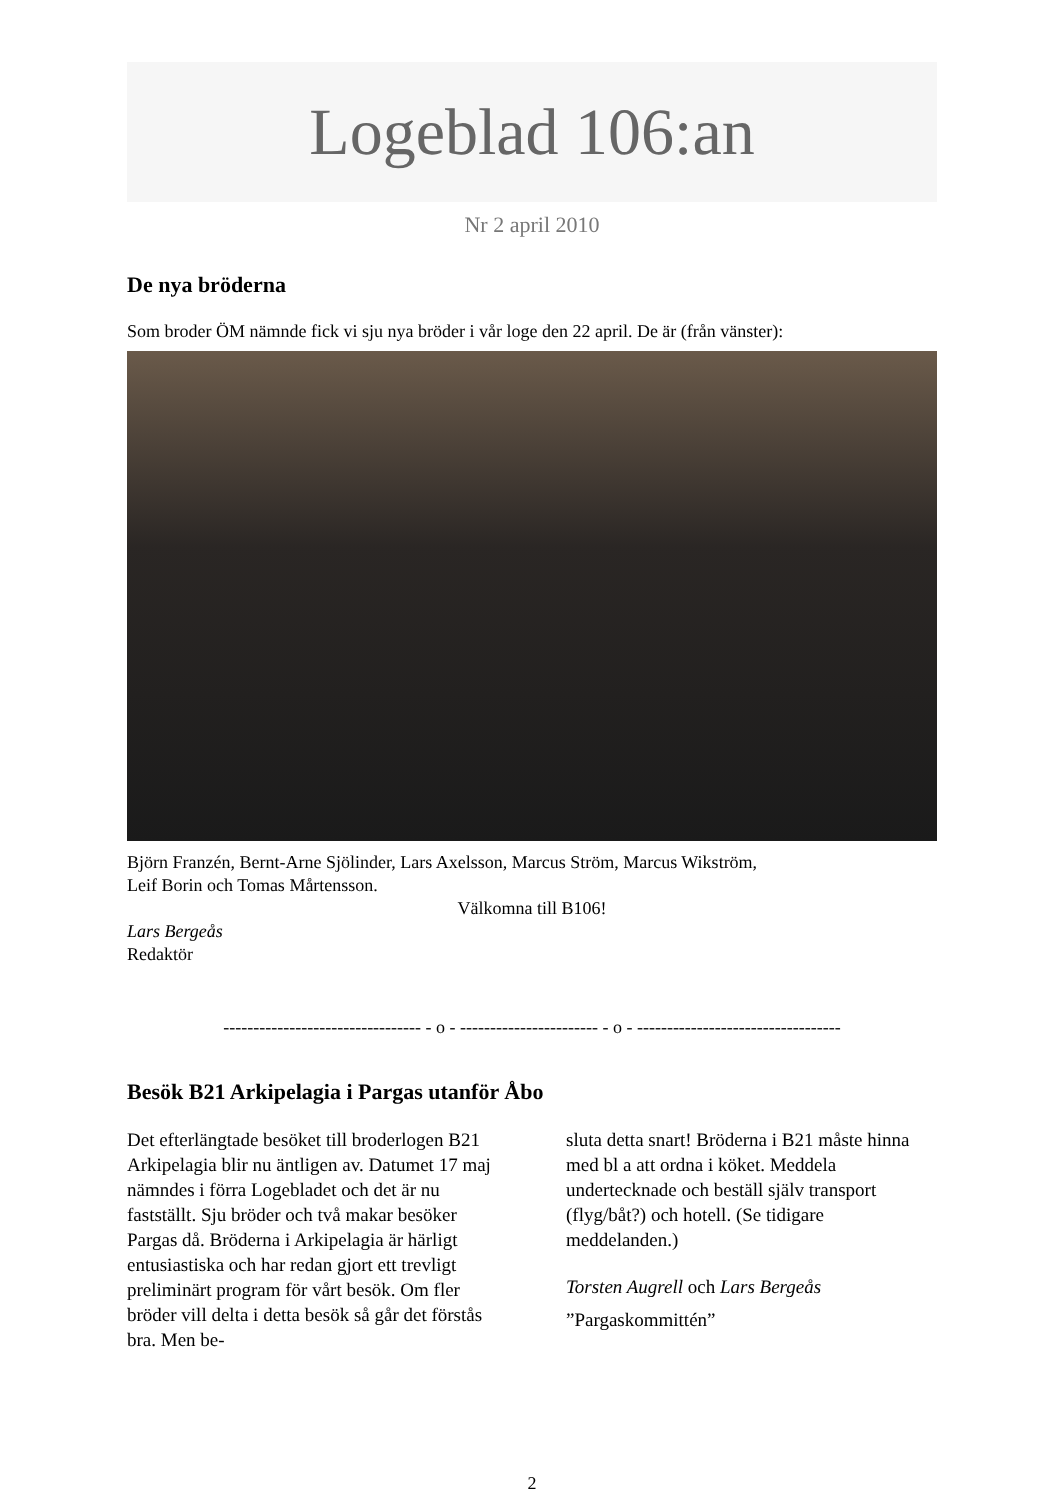Logeblad 106:an
Nr 2 april 2010
De nya bröderna
Som broder ÖM nämnde fick vi sju nya bröder i vår loge den 22 april. De är (från vänster):
Björn Franzén, Bernt-Arne Sjölinder, Lars Axelsson, Marcus Ström, Marcus Wikström,
Leif Borin och Tomas Mårtensson.
Välkomna till B106!
Lars Bergeås
Redaktör
--------------------------------- - o - ----------------------- - o - ----------------------------------
Besök B21 Arkipelagia i Pargas utanför Åbo
Det efterlängtade besöket till broderlogen B21 Arkipelagia blir nu äntligen av. Datumet 17 maj nämndes i förra Logebladet och det är nu fastställt. Sju bröder och två makar besöker Pargas då. Bröderna i Arkipelagia är härligt entusiastiska och har redan gjort ett trevligt preliminärt program för vårt besök. Om fler bröder vill delta i detta besök så går det förstås bra. Men be-
sluta detta snart! Bröderna i B21 måste hinna med bl a att ordna i köket. Meddela undertecknade och beställ själv transport (flyg/båt?) och hotell. (Se tidigare meddelanden.)
Torsten Augrell och Lars Bergeås
”Pargaskommittén”
2